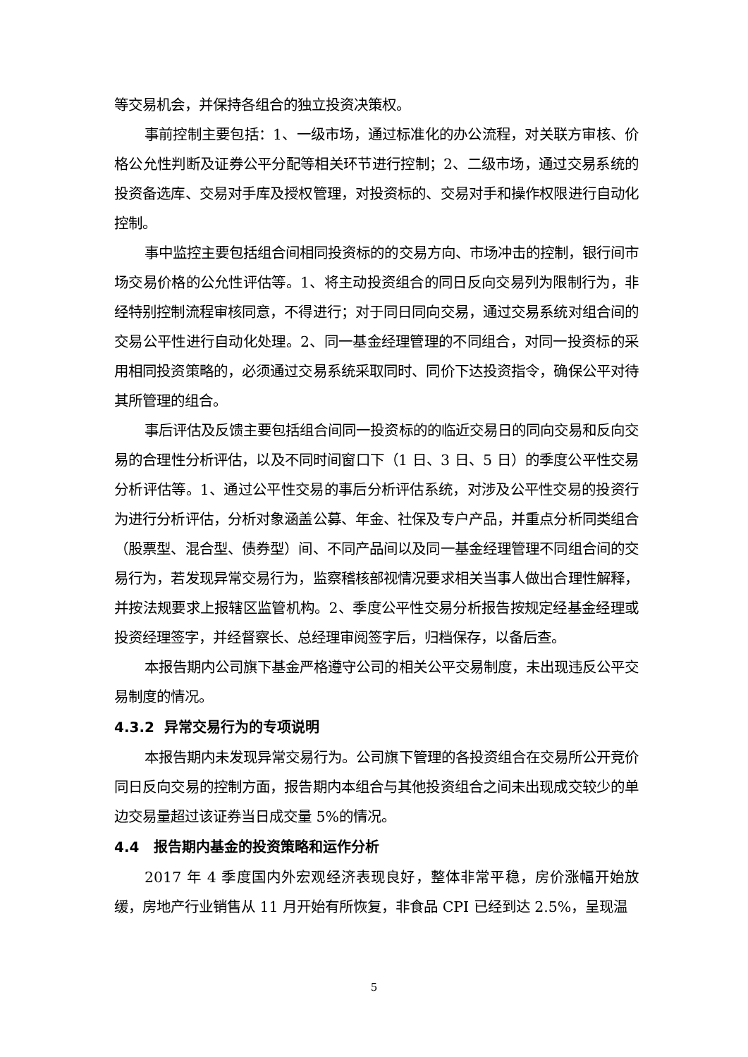等交易机会，并保持各组合的独立投资决策权。
事前控制主要包括：1、一级市场，通过标准化的办公流程，对关联方审核、价格公允性判断及证券公平分配等相关环节进行控制；2、二级市场，通过交易系统的投资备选库、交易对手库及授权管理，对投资标的、交易对手和操作权限进行自动化控制。
事中监控主要包括组合间相同投资标的的交易方向、市场冲击的控制，银行间市场交易价格的公允性评估等。1、将主动投资组合的同日反向交易列为限制行为，非经特别控制流程审核同意，不得进行；对于同日同向交易，通过交易系统对组合间的交易公平性进行自动化处理。2、同一基金经理管理的不同组合，对同一投资标的采用相同投资策略的，必须通过交易系统采取同时、同价下达投资指令，确保公平对待其所管理的组合。
事后评估及反馈主要包括组合间同一投资标的的临近交易日的同向交易和反向交易的合理性分析评估，以及不同时间窗口下（1 日、3 日、5 日）的季度公平性交易分析评估等。1、通过公平性交易的事后分析评估系统，对涉及公平性交易的投资行为进行分析评估，分析对象涵盖公募、年金、社保及专户产品，并重点分析同类组合（股票型、混合型、债券型）间、不同产品间以及同一基金经理管理不同组合间的交易行为，若发现异常交易行为，监察稽核部视情况要求相关当事人做出合理性解释，并按法规要求上报辖区监管机构。2、季度公平性交易分析报告按规定经基金经理或投资经理签字，并经督察长、总经理审阅签字后，归档保存，以备后查。
本报告期内公司旗下基金严格遵守公司的相关公平交易制度，未出现违反公平交易制度的情况。
4.3.2 异常交易行为的专项说明
本报告期内未发现异常交易行为。公司旗下管理的各投资组合在交易所公开竞价同日反向交易的控制方面，报告期内本组合与其他投资组合之间未出现成交较少的单边交易量超过该证券当日成交量 5%的情况。
4.4 报告期内基金的投资策略和运作分析
2017 年 4 季度国内外宏观经济表现良好，整体非常平稳，房价涨幅开始放缓，房地产行业销售从 11 月开始有所恢复，非食品 CPI 已经到达 2.5%，呈现温
5